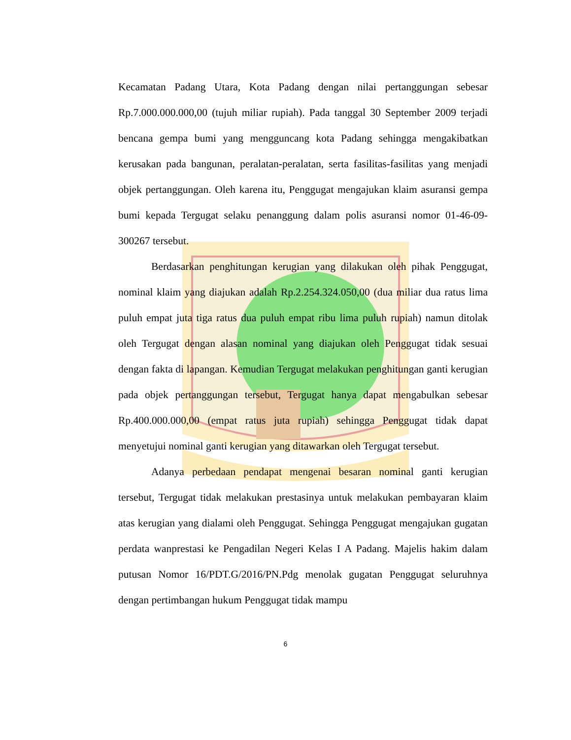Kecamatan Padang Utara, Kota Padang dengan nilai pertanggungan sebesar Rp.7.000.000.000,00 (tujuh miliar rupiah). Pada tanggal 30 September 2009 terjadi bencana gempa bumi yang mengguncang kota Padang sehingga mengakibatkan kerusakan pada bangunan, peralatan-peralatan, serta fasilitas-fasilitas yang menjadi objek pertanggungan. Oleh karena itu, Penggugat mengajukan klaim asuransi gempa bumi kepada Tergugat selaku penanggung dalam polis asuransi nomor 01-46-09-300267 tersebut.
Berdasarkan penghitungan kerugian yang dilakukan oleh pihak Penggugat, nominal klaim yang diajukan adalah Rp.2.254.324.050,00 (dua miliar dua ratus lima puluh empat juta tiga ratus dua puluh empat ribu lima puluh rupiah) namun ditolak oleh Tergugat dengan alasan nominal yang diajukan oleh Penggugat tidak sesuai dengan fakta di lapangan. Kemudian Tergugat melakukan penghitungan ganti kerugian pada objek pertanggungan tersebut, Tergugat hanya dapat mengabulkan sebesar Rp.400.000.000,00 (empat ratus juta rupiah) sehingga Penggugat tidak dapat menyetujui nominal ganti kerugian yang ditawarkan oleh Tergugat tersebut.
Adanya perbedaan pendapat mengenai besaran nominal ganti kerugian tersebut, Tergugat tidak melakukan prestasinya untuk melakukan pembayaran klaim atas kerugian yang dialami oleh Penggugat. Sehingga Penggugat mengajukan gugatan perdata wanprestasi ke Pengadilan Negeri Kelas I A Padang. Majelis hakim dalam putusan Nomor 16/PDT.G/2016/PN.Pdg menolak gugatan Penggugat seluruhnya dengan pertimbangan hukum Penggugat tidak mampu
6